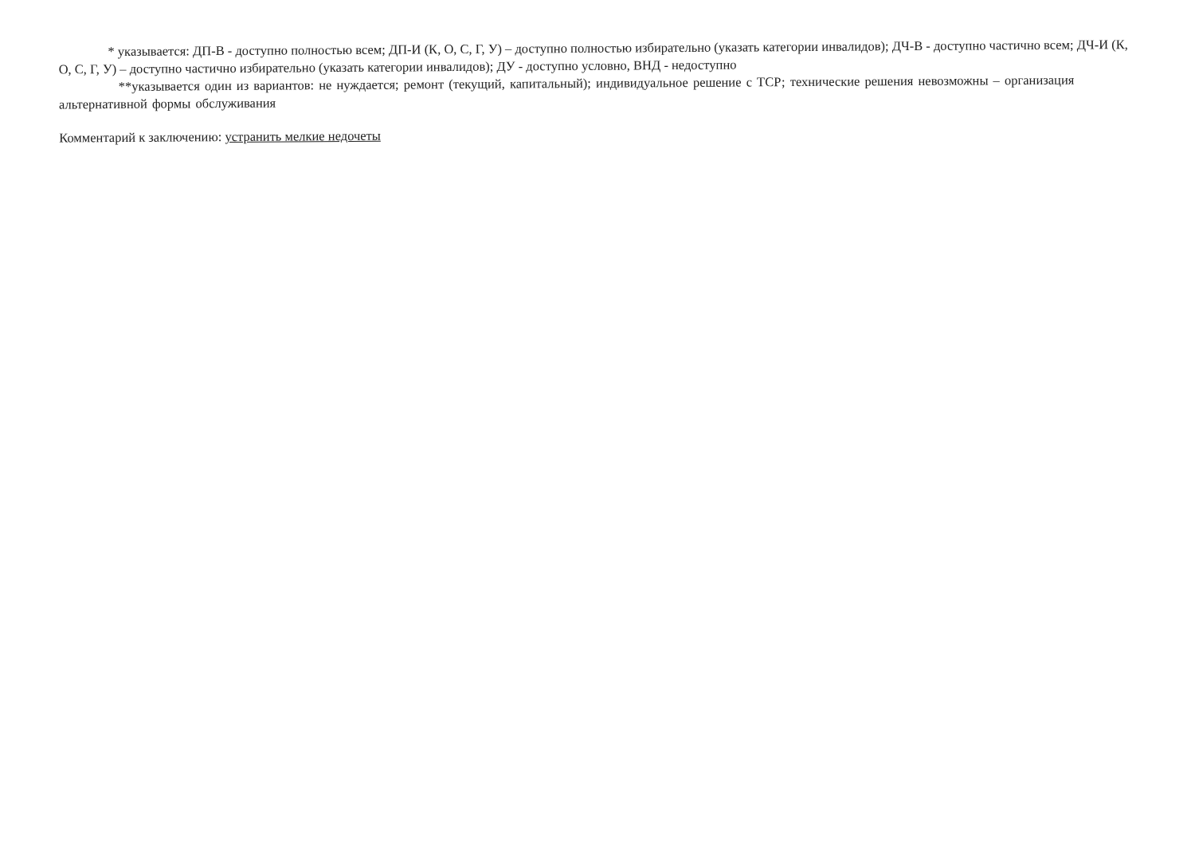* указывается: ДП-В - доступно полностью всем; ДП-И (К, О, С, Г, У) – доступно полностью избирательно (указать категории инвалидов); ДЧ-В - доступно частично всем; ДЧ-И (К, О, С, Г, У) – доступно частично избирательно (указать категории инвалидов); ДУ - доступно условно, ВНД - недоступно
**указывается один из вариантов: не нуждается; ремонт (текущий, капитальный); индивидуальное решение с ТСР; технические решения невозможны – организация альтернативной формы обслуживания
Комментарий к заключению: устранить мелкие недочеты